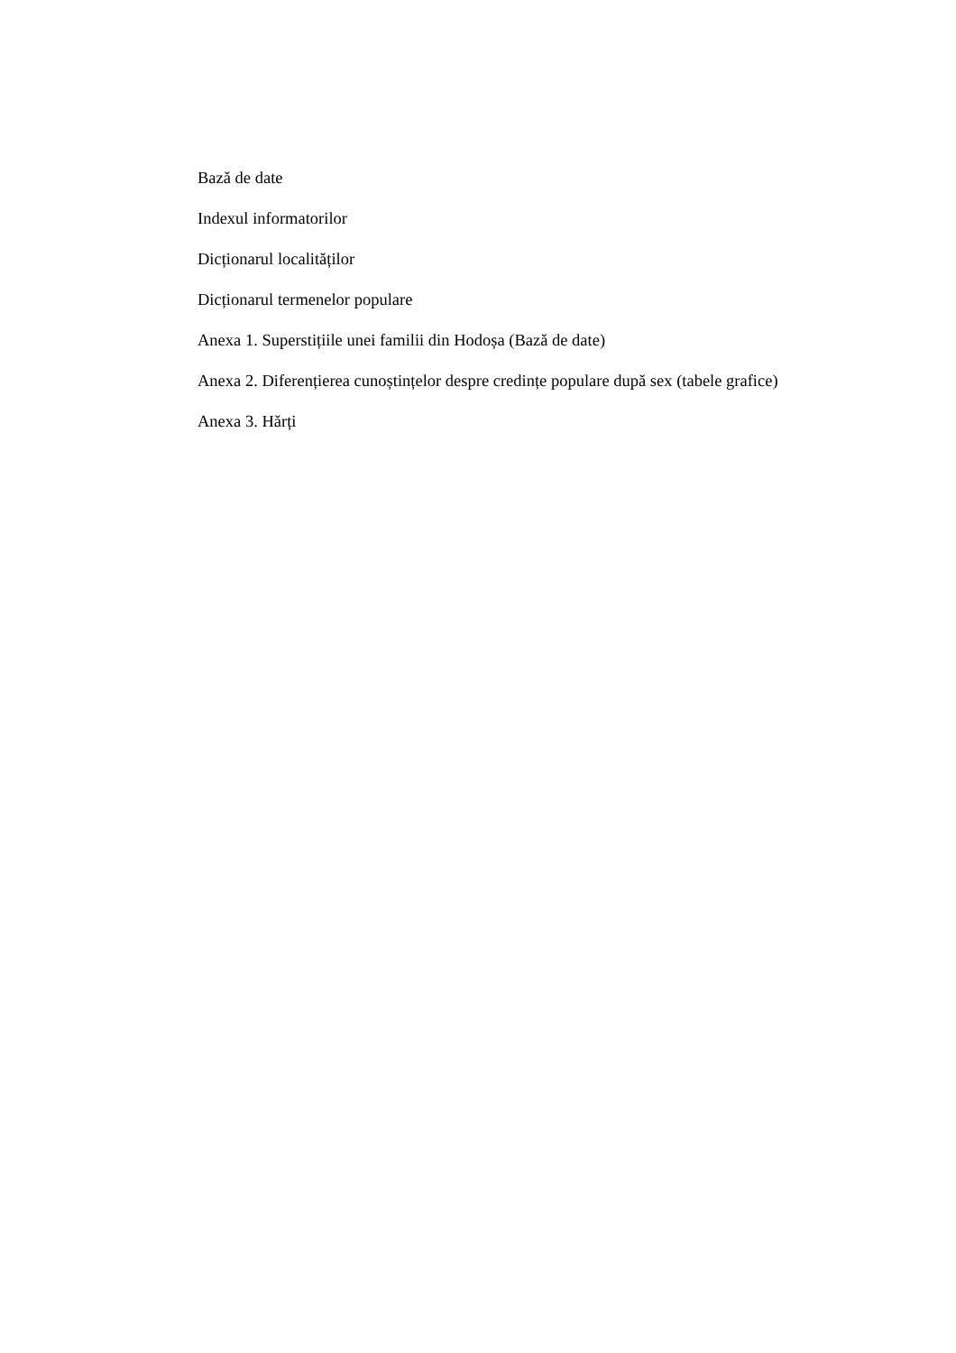Bază de date
Indexul informatorilor
Dicționarul localităților
Dicționarul termenelor populare
Anexa 1. Superstițiile unei familii din Hodoșa (Bază de date)
Anexa 2. Diferențierea cunoștințelor despre credințe populare după sex (tabele grafice)
Anexa 3. Hărți